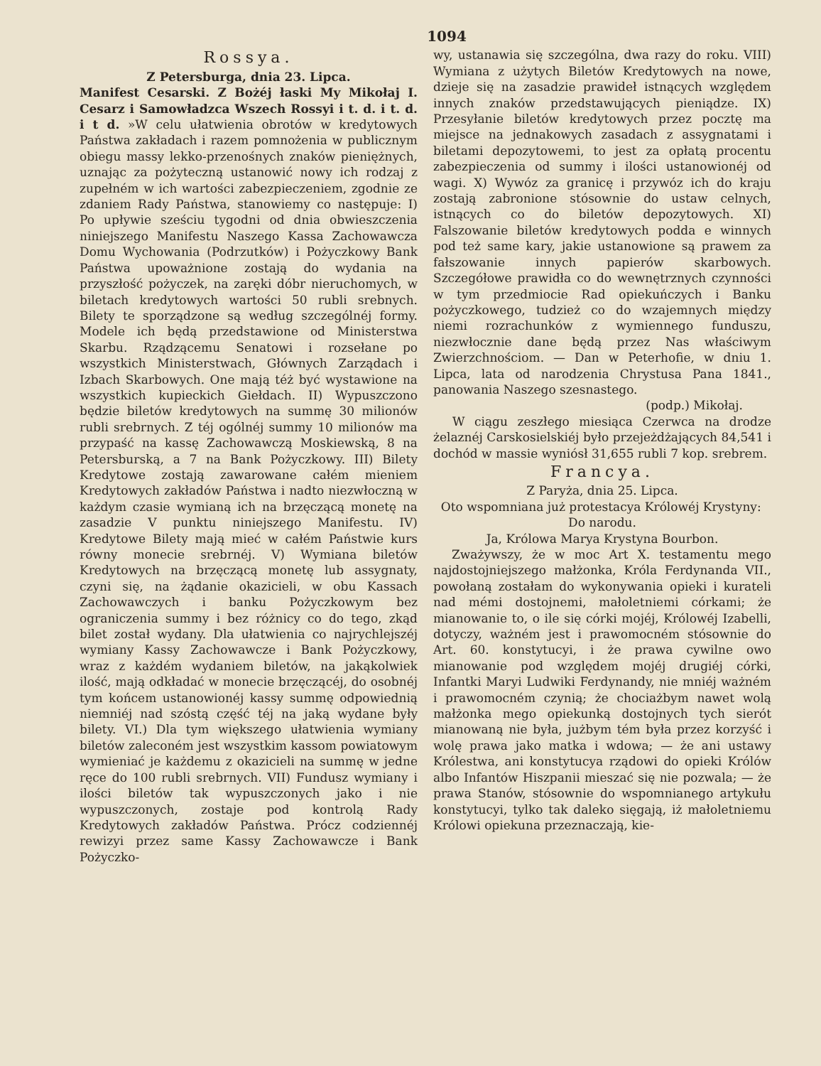1094
Rossya.
Z Petersburga, dnia 23. Lipca.
Manifest Cesarski. Z Bożéj łaski My Mikołaj I. Cesarz i Samowładzca Wszech Rossyi i t. d. i t. d. i t d. »W celu ułatwienia obrotów w kredytowych Państwa zakładach i razem pomnożenia w publicznym obiegu massy lekko-przenośnych znaków pieniężnych, uznając za pożyteczną ustanowić nowy ich rodzaj z zupełném w ich wartości zabezpieczeniem, zgodnie ze zdaniem Rady Państwa, stanowiemy co następuje: I) Po upływie sześciu tygodni od dnia obwieszczenia niniejszego Manifestu Naszego Kassa Zachowawcza Domu Wychowania (Podrzutków) i Pożyczkowy Bank Państwa upoważnione zostają do wydania na przyszłość pożyczek, na zaręki dóbr nieruchomych, w biletach kredytowych wartości 50 rubli srebnych. Bilety te sporządzone są według szczególnéj formy. Modele ich będą przedstawione od Ministerstwa Skarbu. Rządzącemu Senatowi i rozsełane po wszystkich Ministerstwach, Głównych Zarządach i Izbach Skarbowych. One mają téż być wystawione na wszystkich kupieckich Giełdach. II) Wypuszczono będzie biletów kredytowych na summę 30 milionów rubli srebrnych. Z téj ogólnéj summy 10 milionów ma przypaść na kassę Zachowawczą Moskiewską, 8 na Petersburską, a 7 na Bank Pożyczkowy. III) Bilety Kredytowe zostają zawarowane całém mieniem Kredytowych zakładów Państwa i nadto niezwłoczną w każdym czasie wymianą ich na brzęczącą monetę na zasadzie V punktu niniejszego Manifestu. IV) Kredytowe Bilety mają mieć w całém Państwie kurs równy monecie srebrnéj. V) Wymiana biletów Kredytowych na brzęczącą monetę lub assygnaty, czyni się, na żądanie okazicieli, w obu Kassach Zachowawczych i banku Pożyczkowym bez ograniczenia summy i bez różnicy co do tego, zkąd bilet został wydany. Dla ułatwienia co najrychlejszéj wymiany Kassy Zachowawcze i Bank Pożyczkowy, wraz z każdém wydaniem biletów, na jakąkolwiek ilość, mają odkładać w monecie brzęczącéj, do osobnéj tym końcem ustanowionéj kassy summę odpowiednią niemniéj nad szóstą część téj na jaką wydane były bilety. VI.) Dla tym większego ułatwienia wymiany biletów zaleconém jest wszystkim kassom powiatowym wymieniać je każdemu z okazicieli na summę w jedne ręce do 100 rubli srebrnych. VII) Fundusz wymiany i ilości biletów tak wypuszczonych jako i nie wypuszczonych, zostaje pod kontrolą Rady Kredytowych zakładów Państwa. Prócz codziennéj rewizyi przez same Kassy Zachowawcze i Bank Pożyczko-
wy, ustanawia się szczególna, dwa razy do roku. VIII) Wymiana z użytych Biletów Kredytowych na nowe, dzieje się na zasadzie prawideł istnących względem innych znaków przedstawujących pieniądze. IX) Przesyłanie biletów kredytowych przez pocztę ma miejsce na jednakowych zasadach z assygnatami i biletami depozytowemi, to jest za opłatą procentu zabezpieczenia od summy i ilości ustanowionéj od wagi. X) Wywóz za granicę i przywóz ich do kraju zostają zabronione stósownie do ustaw celnych, istnących co do biletów depozytowych. XI) Falszowanie biletów kredytowych podda e winnych pod też same kary, jakie ustanowione są prawem za fałszowanie innych papierów skarbowych. Szczegółowe prawidła co do wewnętrznych czynności w tym przedmiocie Rad opiekuńczych i Banku pożyczkowego, tudzież co do wzajemnych między niemi rozrachunków z wymiennego funduszu, niezwłocznie dane będą przez Nas właściwym Zwierzchnościom. — Dan w Peterhofie, w dniu 1. Lipca, lata od narodzenia Chrystusa Pana 1841., panowania Naszego szesnastego.
(podp.) Mikołaj.
W ciągu zeszłego miesiąca Czerwca na drodze żelaznéj Carskosielskiéj było przejeżdżających 84,541 i dochód w massie wyniósł 31,655 rubli 7 kop. srebrem.
Francya.
Z Paryża, dnia 25. Lipca.
Oto wspomniana już protestacya Królowéj Krystyny:
Do narodu.
Ja, Królowa Marya Krystyna Bourbon.
Zważywszy, że w moc Art X. testamentu mego najdostojniejszego małżonka, Króla Ferdynanda VII., powołaną zostałam do wykonywania opieki i kurateli nad mémi dostojnemi, małoletniemi córkami; że mianowanie to, o ile się córki mojéj, Królowéj Izabelli, dotyczy, ważném jest i prawomocném stósownie do Art. 60. konstytucyi, i że prawa cywilne owo mianowanie pod względem mojéj drugiéj córki, Infantki Maryi Ludwiki Ferdynandy, nie mniéj ważném i prawomocném czynią; że chociażbym nawet wolą małżonka mego opiekunką dostojnych tych sierót mianowaną nie była, jużbym tém była przez korzyść i wolę prawa jako matka i wdowa; — że ani ustawy Królestwa, ani konstytucya rządowi do opieki Królów albo Infantów Hiszpanii mieszać się nie pozwala; — że prawa Stanów, stósownie do wspomnianego artykułu konstytucyi, tylko tak daleko sięgają, iż małoletniemu Królowi opiekuna przeznaczają, kie-